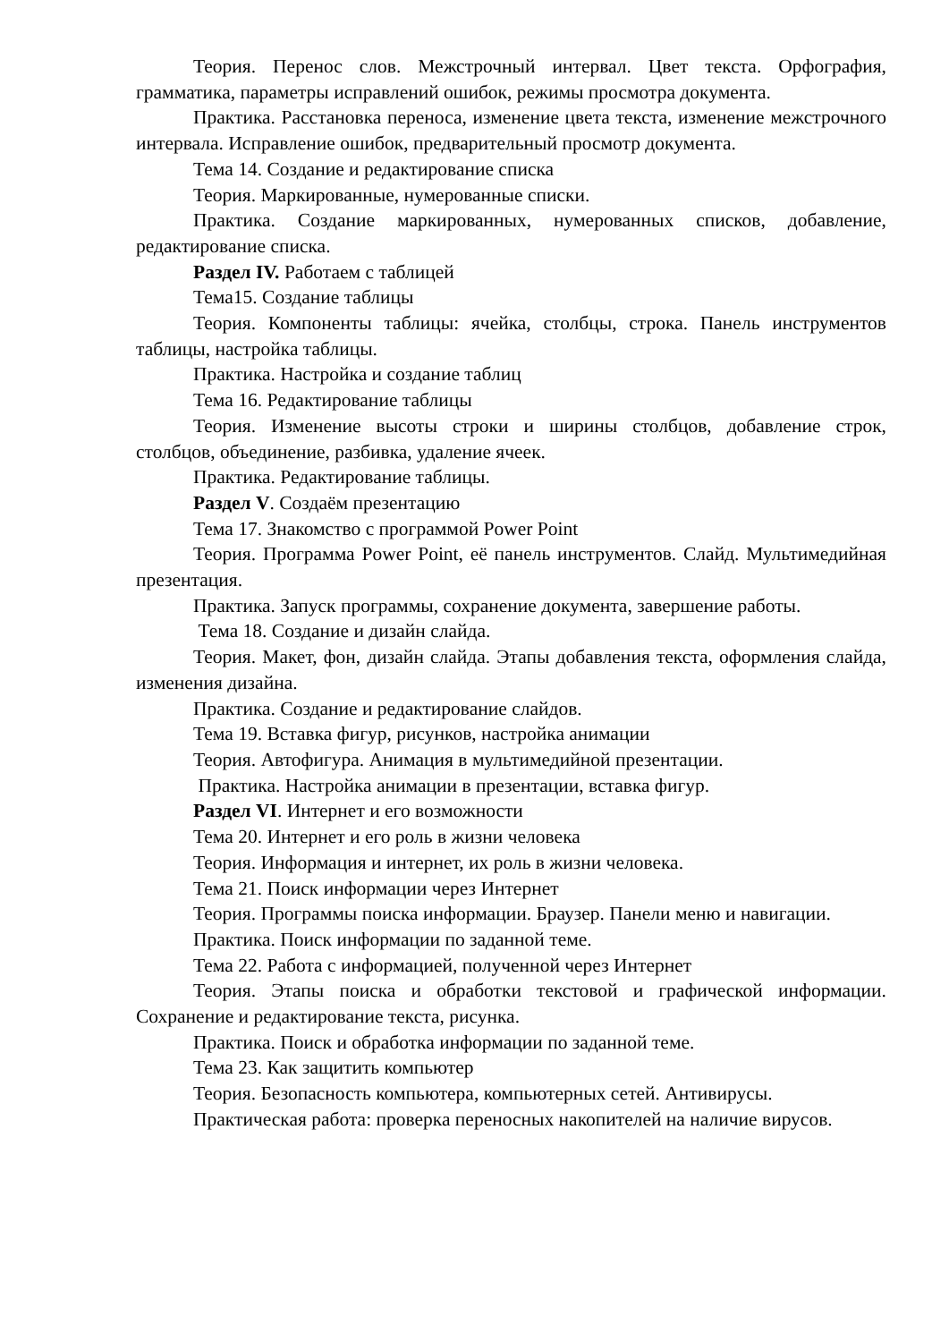Теория. Перенос слов. Межстрочный интервал. Цвет текста. Орфография, грамматика, параметры исправлений ошибок, режимы просмотра документа.
Практика. Расстановка переноса, изменение цвета текста, изменение межстрочного интервала. Исправление ошибок, предварительный просмотр документа.
Тема 14. Создание и редактирование списка
Теория. Маркированные, нумерованные списки.
Практика. Создание маркированных, нумерованных списков, добавление, редактирование списка.
Раздел IV. Работаем с таблицей
Тема15. Создание таблицы
Теория. Компоненты таблицы: ячейка, столбцы, строка. Панель инструментов таблицы, настройка таблицы.
Практика. Настройка и создание таблиц
Тема 16. Редактирование таблицы
Теория. Изменение высоты строки и ширины столбцов, добавление строк, столбцов, объединение, разбивка, удаление ячеек.
Практика. Редактирование таблицы.
Раздел V. Создаём презентацию
Тема 17. Знакомство с программой Power Point
Теория. Программа Power Point, её панель инструментов. Слайд. Мультимедийная презентация.
Практика. Запуск программы, сохранение документа, завершение работы.
Тема 18. Создание и дизайн слайда.
Теория. Макет, фон, дизайн слайда. Этапы добавления текста, оформления слайда, изменения дизайна.
Практика. Создание и редактирование слайдов.
Тема 19. Вставка фигур, рисунков, настройка анимации
Теория. Автофигура. Анимация в мультимедийной презентации.
Практика. Настройка анимации в презентации, вставка фигур.
Раздел VI. Интернет и его возможности
Тема 20. Интернет и его роль в жизни человека
Теория. Информация и интернет, их роль в жизни человека.
Тема 21. Поиск информации через Интернет
Теория. Программы поиска информации. Браузер. Панели меню и навигации.
Практика. Поиск информации по заданной теме.
Тема 22. Работа с информацией, полученной через Интернет
Теория. Этапы поиска и обработки текстовой и графической информации. Сохранение и редактирование текста, рисунка.
Практика. Поиск и обработка информации по заданной теме.
Тема 23. Как защитить компьютер
Теория. Безопасность компьютера, компьютерных сетей. Антивирусы.
Практическая работа: проверка переносных накопителей на наличие вирусов.